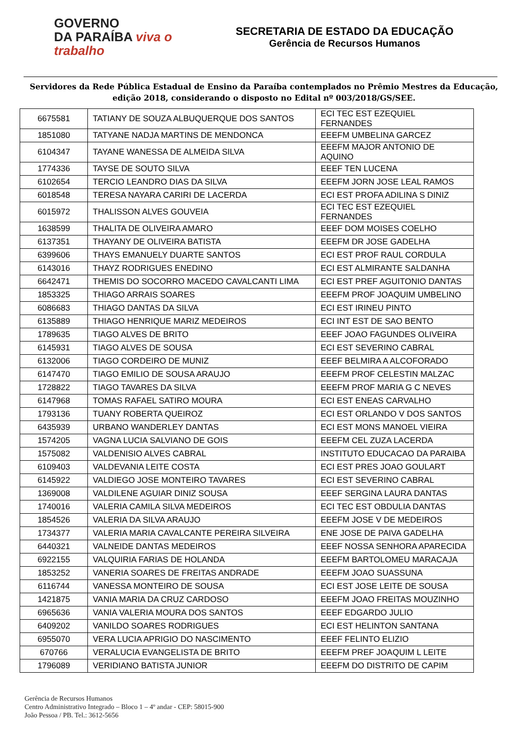GOVERNO
DA PARAÍBA viva o trabalho
SECRETARIA DE ESTADO DA EDUCAÇÃO
Gerência de Recursos Humanos
Servidores da Rede Pública Estadual de Ensino da Paraíba contemplados no Prêmio Mestres da Educação, edição 2018, considerando o disposto no Edital nº 003/2018/GS/SEE.
| 6675581 | TATIANY DE SOUZA ALBUQUERQUE DOS SANTOS | ECI TEC EST EZEQUIEL FERNANDES |
| 1851080 | TATYANE NADJA MARTINS DE MENDONCA | EEEFM UMBELINA GARCEZ |
| 6104347 | TAYANE WANESSA DE ALMEIDA SILVA | EEEFM MAJOR ANTONIO DE AQUINO |
| 1774336 | TAYSE DE SOUTO SILVA | EEEF TEN LUCENA |
| 6102654 | TERCIO LEANDRO DIAS DA SILVA | EEEFM JORN JOSE LEAL RAMOS |
| 6018548 | TERESA NAYARA CARIRI DE LACERDA | ECI EST PROFA ADILINA S DINIZ |
| 6015972 | THALISSON ALVES GOUVEIA | ECI TEC EST EZEQUIEL FERNANDES |
| 1638599 | THALITA DE OLIVEIRA AMARO | EEEF DOM MOISES COELHO |
| 6137351 | THAYANY DE OLIVEIRA BATISTA | EEEFM DR JOSE GADELHA |
| 6399606 | THAYS EMANUELY DUARTE SANTOS | ECI EST PROF RAUL CORDULA |
| 6143016 | THAYZ RODRIGUES ENEDINO | ECI EST ALMIRANTE SALDANHA |
| 6642471 | THEMIS DO SOCORRO MACEDO CAVALCANTI LIMA | ECI EST PREF AGUITONIO DANTAS |
| 1853325 | THIAGO ARRAIS SOARES | EEEFM PROF JOAQUIM UMBELINO |
| 6086683 | THIAGO DANTAS DA SILVA | ECI EST IRINEU PINTO |
| 6135889 | THIAGO HENRIQUE MARIZ MEDEIROS | ECI INT EST DE SAO BENTO |
| 1789635 | TIAGO ALVES DE BRITO | EEEF JOAO FAGUNDES OLIVEIRA |
| 6145931 | TIAGO ALVES DE SOUSA | ECI EST SEVERINO CABRAL |
| 6132006 | TIAGO CORDEIRO DE MUNIZ | EEEF BELMIRA A ALCOFORADO |
| 6147470 | TIAGO EMILIO DE SOUSA ARAUJO | EEEFM PROF CELESTIN MALZAC |
| 1728822 | TIAGO TAVARES DA SILVA | EEEFM PROF MARIA G C NEVES |
| 6147968 | TOMAS RAFAEL SATIRO MOURA | ECI EST ENEAS CARVALHO |
| 1793136 | TUANY ROBERTA QUEIROZ | ECI EST ORLANDO V DOS SANTOS |
| 6435939 | URBANO WANDERLEY DANTAS | ECI EST MONS MANOEL VIEIRA |
| 1574205 | VAGNA LUCIA SALVIANO DE GOIS | EEEFM CEL ZUZA LACERDA |
| 1575082 | VALDENISIO ALVES CABRAL | INSTITUTO EDUCACAO DA PARAIBA |
| 6109403 | VALDEVANIA LEITE COSTA | ECI EST PRES JOAO GOULART |
| 6145922 | VALDIEGO JOSE MONTEIRO TAVARES | ECI EST SEVERINO CABRAL |
| 1369008 | VALDILENE AGUIAR DINIZ SOUSA | EEEF SERGINA LAURA DANTAS |
| 1740016 | VALERIA CAMILA SILVA MEDEIROS | ECI TEC EST OBDULIA DANTAS |
| 1854526 | VALERIA DA SILVA ARAUJO | EEEFM JOSE V DE MEDEIROS |
| 1734377 | VALERIA MARIA CAVALCANTE PEREIRA SILVEIRA | ENE JOSE DE PAIVA GADELHA |
| 6440321 | VALNEIDE DANTAS MEDEIROS | EEEF NOSSA SENHORA APARECIDA |
| 6922155 | VALQUIRIA FARIAS DE HOLANDA | EEEFM BARTOLOMEU MARACAJA |
| 1853252 | VANERIA SOARES DE FREITAS ANDRADE | EEEFM JOAO SUASSUNA |
| 6116744 | VANESSA MONTEIRO DE SOUSA | ECI EST JOSE LEITE DE SOUSA |
| 1421875 | VANIA MARIA DA CRUZ CARDOSO | EEEFM JOAO FREITAS MOUZINHO |
| 6965636 | VANIA VALERIA MOURA DOS SANTOS | EEEF EDGARDO JULIO |
| 6409202 | VANILDO SOARES RODRIGUES | ECI EST HELINTON SANTANA |
| 6955070 | VERA LUCIA APRIGIO DO NASCIMENTO | EEEF FELINTO ELIZIO |
| 670766 | VERALUCIA EVANGELISTA DE BRITO | EEEFM PREF JOAQUIM L LEITE |
| 1796089 | VERIDIANO BATISTA JUNIOR | EEEFM DO DISTRITO DE CAPIM |
Gerência de Recursos Humanos
Centro Administrativo Integrado – Bloco 1 – 4º andar - CEP: 58015-900
João Pessoa / PB. Tel.: 3612-5656